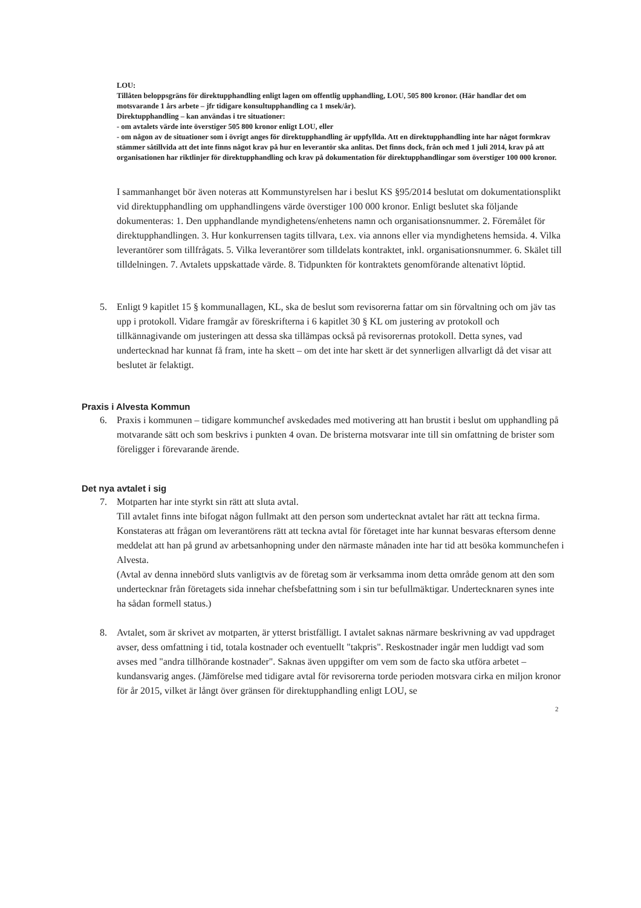LOU:
Tillåten beloppsgräns för direktupphandling enligt lagen om offentlig upphandling, LOU, 505 800 kronor. (Här handlar det om motsvarande 1 års arbete – jfr tidigare konsultupphandling ca 1 msek/år).
Direktupphandling – kan användas i tre situationer:
- om avtalets värde inte överstiger 505 800 kronor enligt LOU, eller
- om någon av de situationer som i övrigt anges för direktupphandling är uppfyllda. Att en direktupphandling inte har något formkrav stämmer såtillvida att det inte finns något krav på hur en leverantör ska anlitas. Det finns dock, från och med 1 juli 2014, krav på att organisationen har riktlinjer för direktupphandling och krav på dokumentation för direktupphandlingar som överstiger 100 000 kronor.
I sammanhanget bör även noteras att Kommunstyrelsen har i beslut KS §95/2014 beslutat om dokumentationsplikt vid direktupphandling om upphandlingens värde överstiger 100 000 kronor. Enligt beslutet ska följande dokumenteras: 1. Den upphandlande myndighetens/enhetens namn och organisationsnummer. 2. Föremålet för direktupphandlingen. 3. Hur konkurrensen tagits tillvara, t.ex. via annons eller via myndighetens hemsida. 4. Vilka leverantörer som tillfrågats. 5. Vilka leverantörer som tilldelats kontraktet, inkl. organisationsnummer. 6. Skälet till tilldelningen. 7. Avtalets uppskattade värde. 8. Tidpunkten för kontraktets genomförande altenativt löptid.
5. Enligt 9 kapitlet 15 § kommunallagen, KL, ska de beslut som revisorerna fattar om sin förvaltning och om jäv tas upp i protokoll. Vidare framgår av föreskrifterna i 6 kapitlet 30 § KL om justering av protokoll och tillkännagivande om justeringen att dessa ska tillämpas också på revisorernas protokoll. Detta synes, vad undertecknad har kunnat få fram, inte ha skett – om det inte har skett är det synnerligen allvarligt då det visar att beslutet är felaktigt.
Praxis i Alvesta Kommun
6. Praxis i kommunen – tidigare kommunchef avskedades med motivering att han brustit i beslut om upphandling på motvarande sätt och som beskrivs i punkten 4 ovan. De bristerna motsvarar inte till sin omfattning de brister som föreligger i förevarande ärende.
Det nya avtalet i sig
7. Motparten har inte styrkt sin rätt att sluta avtal.
Till avtalet finns inte bifogat någon fullmakt att den person som undertecknat avtalet har rätt att teckna firma. Konstateras att frågan om leverantörens rätt att teckna avtal för företaget inte har kunnat besvaras eftersom denne meddelat att han på grund av arbetsanhopning under den närmaste månaden inte har tid att besöka kommunchefen i Alvesta.
(Avtal av denna innebörd sluts vanligtvis av de företag som är verksamma inom detta område genom att den som undertecknar från företagets sida innehar chefsbefattning som i sin tur befullmäktigar. Undertecknaren synes inte ha sådan formell status.)
8. Avtalet, som är skrivet av motparten, är ytterst bristfälligt. I avtalet saknas närmare beskrivning av vad uppdraget avser, dess omfattning i tid, totala kostnader och eventuellt "takpris". Reskostnader ingår men luddigt vad som avses med "andra tillhörande kostnader". Saknas även uppgifter om vem som de facto ska utföra arbetet – kundansvarig anges. (Jämförelse med tidigare avtal för revisorerna torde perioden motsvara cirka en miljon kronor för år 2015, vilket är långt över gränsen för direktupphandling enligt LOU, se
2